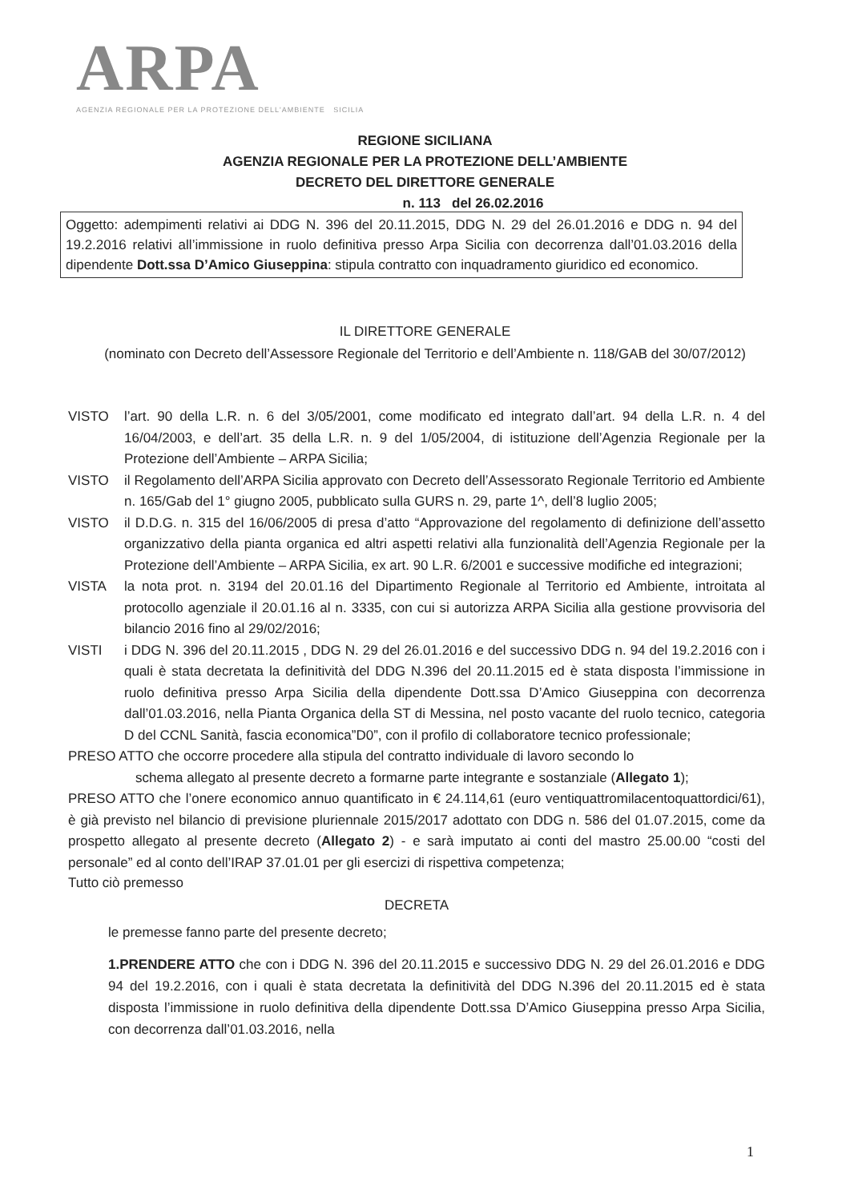ARPA
AGENZIA REGIONALE PER LA PROTEZIONE DELL'AMBIENTE SICILIA
REGIONE SICILIANA
AGENZIA REGIONALE PER LA PROTEZIONE DELL’AMBIENTE
DECRETO DEL DIRETTORE GENERALE
n. 113 del 26.02.2016
Oggetto: adempimenti relativi ai DDG N. 396 del 20.11.2015, DDG N. 29 del 26.01.2016 e DDG n. 94 del 19.2.2016 relativi all’immissione in ruolo definitiva presso Arpa Sicilia con decorrenza dall’01.03.2016 della dipendente Dott.ssa D’Amico Giuseppina: stipula contratto con inquadramento giuridico ed economico.
IL DIRETTORE GENERALE
(nominato con Decreto dell’Assessore Regionale del Territorio e dell’Ambiente n. 118/GAB del 30/07/2012)
VISTO l’art. 90 della L.R. n. 6 del 3/05/2001, come modificato ed integrato dall’art. 94 della L.R. n. 4 del 16/04/2003, e dell’art. 35 della L.R. n. 9 del 1/05/2004, di istituzione dell’Agenzia Regionale per la Protezione dell’Ambiente – ARPA Sicilia;
VISTO il Regolamento dell’ARPA Sicilia approvato con Decreto dell’Assessorato Regionale Territorio ed Ambiente n. 165/Gab del 1° giugno 2005, pubblicato sulla GURS n. 29, parte 1^, dell’8 luglio 2005;
VISTO il D.D.G. n. 315 del 16/06/2005 di presa d’atto “Approvazione del regolamento di definizione dell’assetto organizzativo della pianta organica ed altri aspetti relativi alla funzionalità dell’Agenzia Regionale per la Protezione dell’Ambiente – ARPA Sicilia, ex art. 90 L.R. 6/2001 e successive modifiche ed integrazioni;
VISTA la nota prot. n. 3194 del 20.01.16 del Dipartimento Regionale al Territorio ed Ambiente, introitata al protocollo agenziale il 20.01.16 al n. 3335, con cui si autorizza ARPA Sicilia alla gestione provvisoria del bilancio 2016 fino al 29/02/2016;
VISTI i DDG N. 396 del 20.11.2015 , DDG N. 29 del 26.01.2016 e del successivo DDG n. 94 del 19.2.2016 con i quali è stata decretata la definitività del DDG N.396 del 20.11.2015 ed è stata disposta l’immissione in ruolo definitiva presso Arpa Sicilia della dipendente Dott.ssa D’Amico Giuseppina con decorrenza dall’01.03.2016, nella Pianta Organica della ST di Messina, nel posto vacante del ruolo tecnico, categoria D del CCNL Sanità, fascia economica”D0”, con il profilo di collaboratore tecnico professionale;
PRESO ATTO che occorre procedere alla stipula del contratto individuale di lavoro secondo lo
schema allegato al presente decreto a formarne parte integrante e sostanziale (Allegato 1);
PRESO ATTO che l’onere economico annuo quantificato in € 24.114,61 (euro ventiquattromilacentoquattordici/61), è già previsto nel bilancio di previsione pluriennale 2015/2017 adottato con DDG n. 586 del 01.07.2015, come da prospetto allegato al presente decreto (Allegato 2) - e sarà imputato ai conti del mastro 25.00.00 “costi del personale” ed al conto dell’IRAP 37.01.01 per gli esercizi di rispettiva competenza;
Tutto ciò premesso
DECRETA
le premesse fanno parte del presente decreto;
1.PRENDERE ATTO che con i DDG N. 396 del 20.11.2015 e successivo DDG N. 29 del 26.01.2016 e DDG 94 del 19.2.2016, con i quali è stata decretata la definitività del DDG N.396 del 20.11.2015 ed è stata disposta l’immissione in ruolo definitiva della dipendente Dott.ssa D’Amico Giuseppina presso Arpa Sicilia, con decorrenza dall’01.03.2016, nella
1